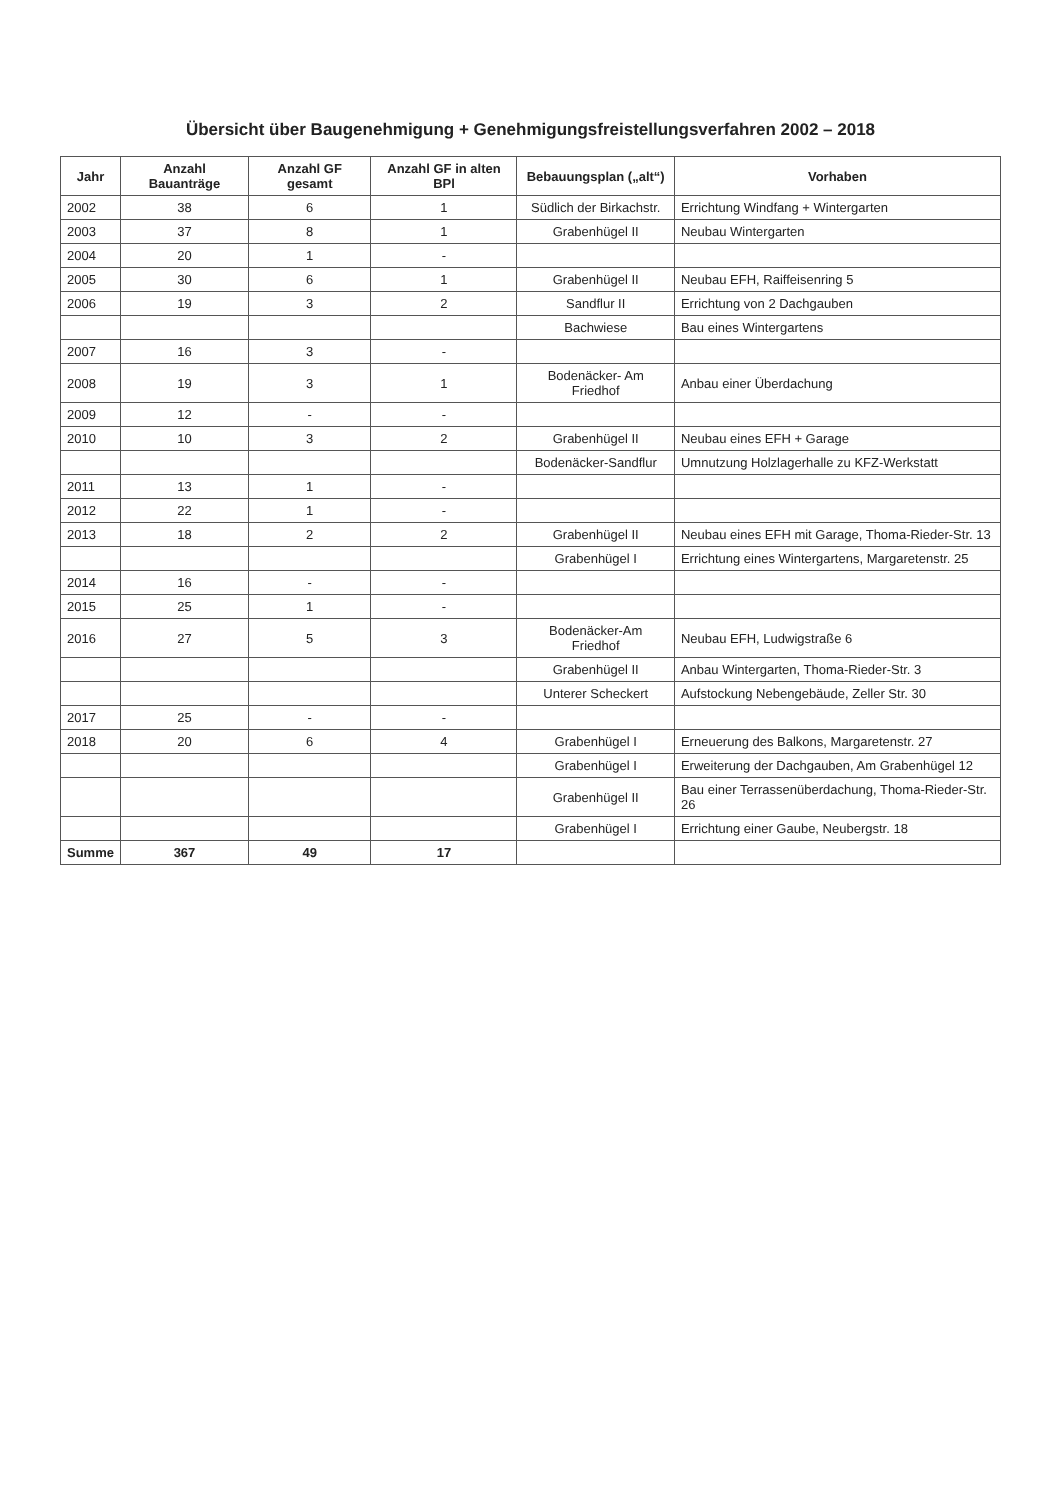Übersicht über Baugenehmigung + Genehmigungsfreistellungsverfahren 2002 – 2018
| Jahr | Anzahl Bauanträge | Anzahl GF gesamt | Anzahl GF in alten BPl | Bebauungsplan („alt“) | Vorhaben |
| --- | --- | --- | --- | --- | --- |
| 2002 | 38 | 6 | 1 | Südlich der Birkachstr. | Errichtung Windfang + Wintergarten |
| 2003 | 37 | 8 | 1 | Grabenhügel II | Neubau Wintergarten |
| 2004 | 20 | 1 | - | | |
| 2005 | 30 | 6 | 1 | Grabenhügel II | Neubau EFH, Raiffeisenring 5 |
| 2006 | 19 | 3 | 2 | Sandflur II | Errichtung von 2 Dachgauben |
| | | | | Bachwiese | Bau eines Wintergartens |
| 2007 | 16 | 3 | - | | |
| 2008 | 19 | 3 | 1 | Bodenäcker- Am Friedhof | Anbau einer Überdachung |
| 2009 | 12 | - | - | | |
| 2010 | 10 | 3 | 2 | Grabenhügel II | Neubau eines EFH + Garage |
| | | | | Bodenäcker-Sandflur | Umnutzung Holzlagerhalle zu KFZ-Werkstatt |
| 2011 | 13 | 1 | - | | |
| 2012 | 22 | 1 | - | | |
| 2013 | 18 | 2 | 2 | Grabenhügel II | Neubau eines EFH mit Garage, Thoma-Rieder-Str. 13 |
| | | | | Grabenhügel I | Errichtung eines Wintergartens, Margaretenstr. 25 |
| 2014 | 16 | - | - | | |
| 2015 | 25 | 1 | - | | |
| 2016 | 27 | 5 | 3 | Bodenäcker-Am Friedhof | Neubau EFH, Ludwigstraße 6 |
| | | | | Grabenhügel II | Anbau Wintergarten, Thoma-Rieder-Str. 3 |
| | | | | Unterer Scheckert | Aufstockung Nebengebäude, Zeller Str. 30 |
| 2017 | 25 | - | - | | |
| 2018 | 20 | 6 | 4 | Grabenhügel I | Erneuerung des Balkons, Margaretenstr. 27 |
| | | | | Grabenhügel I | Erweiterung der Dachgauben, Am Grabenhügel 12 |
| | | | | Grabenhügel II | Bau einer Terrassenüberdachung, Thoma-Rieder-Str. 26 |
| | | | | Grabenhügel I | Errichtung einer Gaube, Neubergstr. 18 |
| Summe | 367 | 49 | 17 | | |